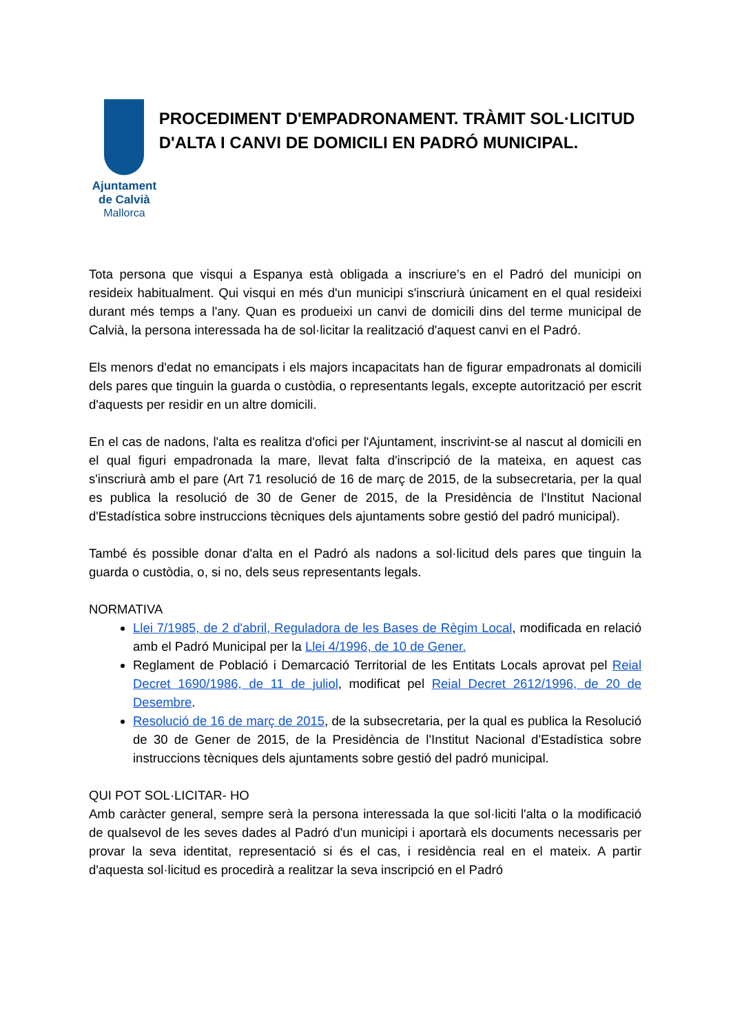Ajuntament de Calvià
Mallorca
PROCEDIMENT D'EMPADRONAMENT. TRÀMIT SOL·LICITUD D'ALTA I CANVI DE DOMICILI EN PADRÓ MUNICIPAL.
Tota persona que visqui a Espanya està obligada a inscriure’s en el Padró del municipi on resideix habitualment. Qui visqui en més d'un municipi s'inscriurà únicament en el qual resideixi durant més temps a l'any. Quan es produeixi un canvi de domicili dins del terme municipal de Calvià, la persona interessada ha de sol·licitar la realització d'aquest canvi en el Padró.
Els menors d'edat no emancipats i els majors incapacitats han de figurar empadronats al domicili dels pares que tinguin la guarda o custòdia, o representants legals, excepte autorització per escrit d'aquests per residir en un altre domicili.
En el cas de nadons, l'alta es realitza d'ofici per l'Ajuntament, inscrivint-se al nascut al domicili en el qual figuri empadronada la mare, llevat falta d'inscripció de la mateixa, en aquest cas s'inscriurà amb el pare (Art 71 resolució de 16 de març de 2015, de la subsecretaria, per la qual es publica la resolució de 30 de Gener de 2015, de la Presidència de l'Institut Nacional d'Estadística sobre instruccions tècniques dels ajuntaments sobre gestió del padró municipal).
També és possible donar d'alta en el Padró als nadons a sol·licitud dels pares que tinguin la guarda o custòdia, o, si no, dels seus representants legals.
NORMATIVA
Llei 7/1985, de 2 d'abril, Reguladora de les Bases de Règim Local, modificada en relació amb el Padró Municipal per la Llei 4/1996, de 10 de Gener.
Reglament de Població i Demarcació Territorial de les Entitats Locals aprovat pel Reial Decret 1690/1986, de 11 de juliol, modificat pel Reial Decret 2612/1996, de 20 de Desembre.
Resolució de 16 de març de 2015, de la subsecretaria, per la qual es publica la Resolució de 30 de Gener de 2015, de la Presidència de l'Institut Nacional d'Estadística sobre instruccions tècniques dels ajuntaments sobre gestió del padró municipal.
QUI POT SOL·LICITAR- HO
Amb caràcter general, sempre serà la persona interessada la que sol·liciti l'alta o la modificació de qualsevol de les seves dades al Padró d'un municipi i aportarà els documents necessaris per provar la seva identitat, representació si és el cas, i residència real en el mateix. A partir d'aquesta sol·licitud es procedirà a realitzar la seva inscripció en el Padró